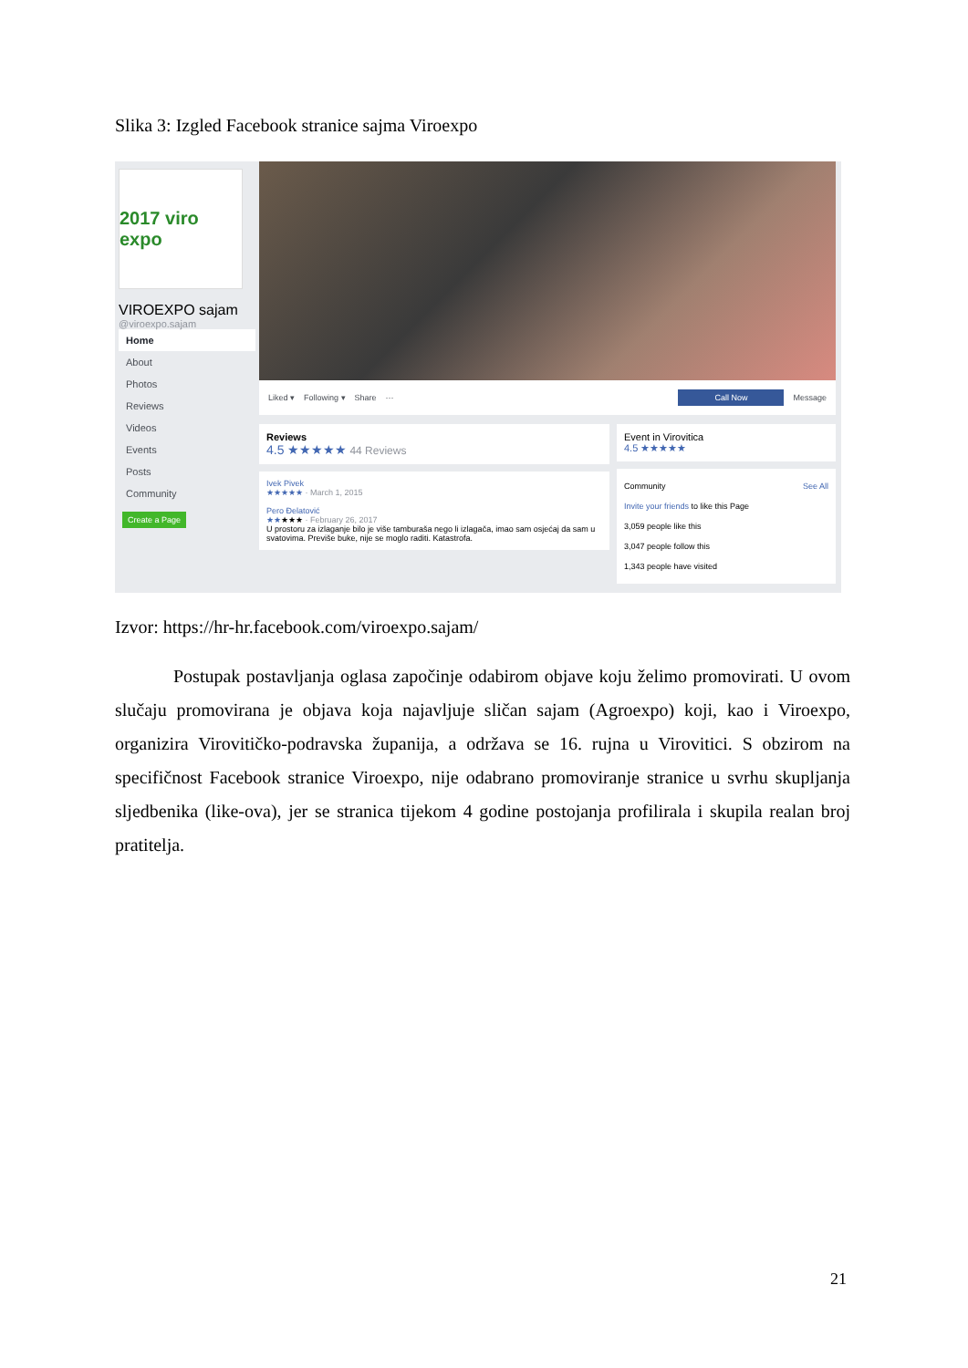Slika 3: Izgled Facebook stranice sajma Viroexpo
2017 viro expo
VIROEXPO sajam
@viroexpo.sajam
Home
About
Photos
Reviews
Videos
Events
Posts
Community
Create a Page
Liked ▾ Following ▾ Share ··· Call Now Message
Reviews
4.5 ★★★★★ 44 Reviews
Ivek Pivek
★★★★★ · March 1, 2015
Pero Đelatović
★★★★★ · February 26, 2017
U prostoru za izlaganje bilo je više tamburaša nego li izlagača, imao sam osjećaj da sam u svatovima. Previše buke, nije se moglo raditi. Katastrofa.
Event in Virovitica
4.5 ★★★★★
Community See All
Invite your friends to like this Page
3,059 people like this
3,047 people follow this
1,343 people have visited
Izvor: https://hr-hr.facebook.com/viroexpo.sajam/
Postupak postavljanja oglasa započinje odabirom objave koju želimo promovirati. U ovom slučaju promovirana je objava koja najavljuje sličan sajam (Agroexpo) koji, kao i Viroexpo, organizira Virovitičko-podravska županija, a održava se 16. rujna u Virovitici. S obzirom na specifičnost Facebook stranice Viroexpo, nije odabrano promoviranje stranice u svrhu skupljanja sljedbenika (like-ova), jer se stranica tijekom 4 godine postojanja profilirala i skupila realan broj pratitelja.
21